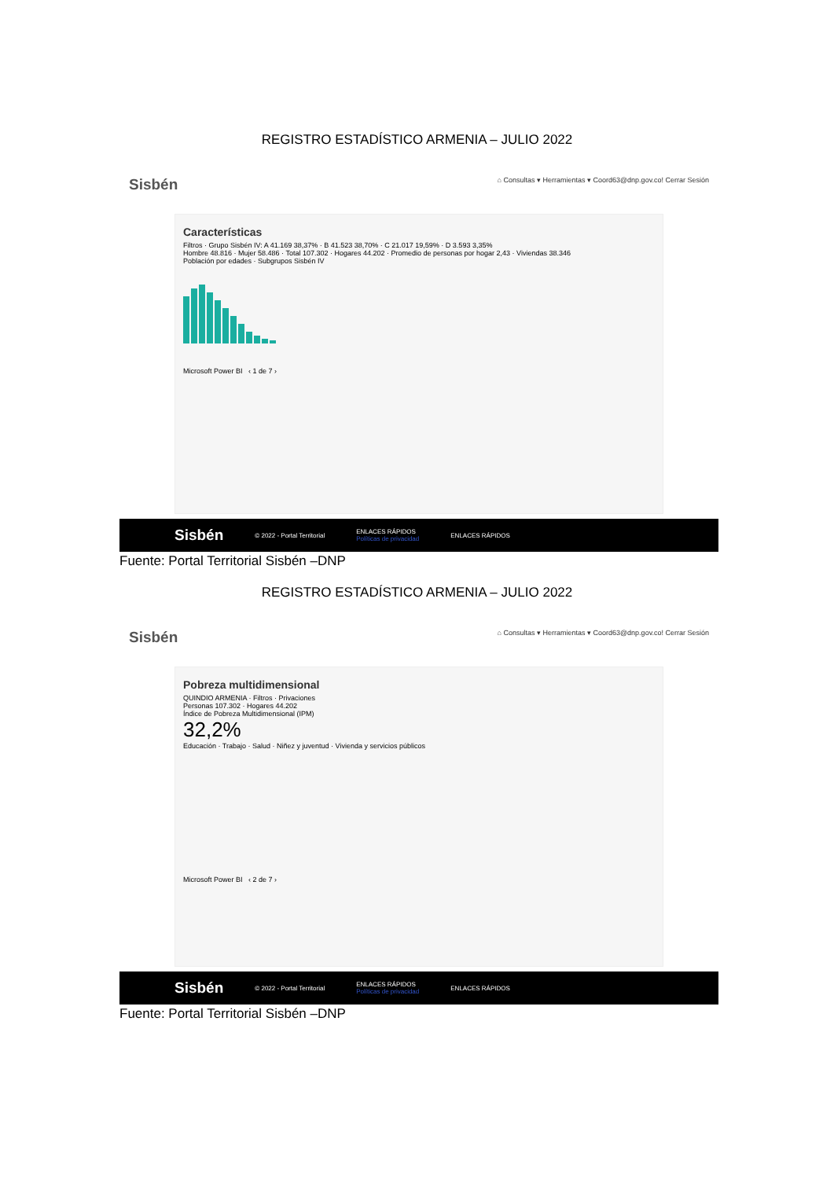REGISTRO ESTADÍSTICO ARMENIA – JULIO 2022
Sisbén ⌂ Consultas ▾ Herramientas ▾ Coord63@dnp.gov.co! Cerrar Sesión
Características
Filtros · Grupo Sisbén IV: A 41.169 38,37% · B 41.523 38,70% · C 21.017 19,59% · D 3.593 3,35%
Hombre 48.816 · Mujer 58.486 · Total 107.302 · Hogares 44.202 · Promedio de personas por hogar 2,43 · Viviendas 38.346
Población por edades · Subgrupos Sisbén IV
Microsoft Power BI ‹ 1 de 7 ›
Sisbén © 2022 - Portal Territorial ENLACES RÁPIDOS
Políticas de privacidad ENLACES RÁPIDOS
Fuente: Portal Territorial Sisbén –DNP
REGISTRO ESTADÍSTICO ARMENIA – JULIO 2022
Sisbén ⌂ Consultas ▾ Herramientas ▾ Coord63@dnp.gov.co! Cerrar Sesión
Pobreza multidimensional
QUINDIO ARMENIA · Filtros · Privaciones
Personas 107.302 · Hogares 44.202
Índice de Pobreza Multidimensional (IPM)
32,2%
Educación · Trabajo · Salud · Niñez y juventud · Vivienda y servicios públicos
Microsoft Power BI ‹ 2 de 7 ›
Sisbén © 2022 - Portal Territorial ENLACES RÁPIDOS
Políticas de privacidad ENLACES RÁPIDOS
Fuente: Portal Territorial Sisbén –DNP